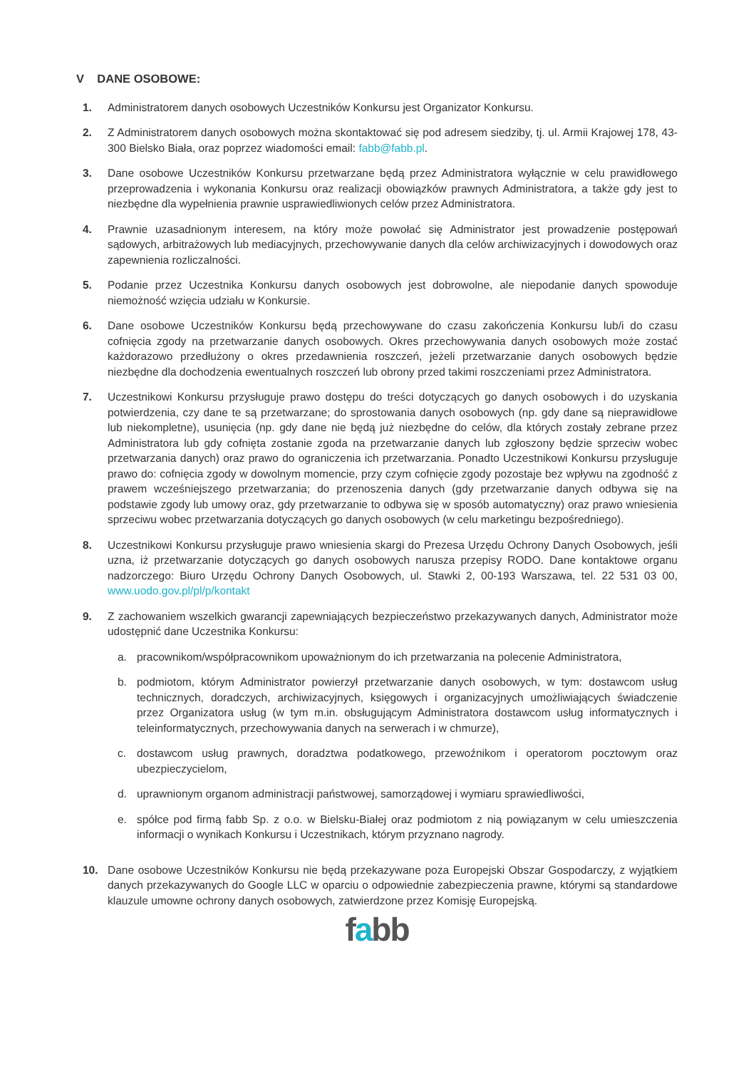V DANE OSOBOWE:
1. Administratorem danych osobowych Uczestników Konkursu jest Organizator Konkursu.
2. Z Administratorem danych osobowych można skontaktować się pod adresem siedziby, tj. ul. Armii Krajowej 178, 43-300 Bielsko Biała, oraz poprzez wiadomości email: fabb@fabb.pl.
3. Dane osobowe Uczestników Konkursu przetwarzane będą przez Administratora wyłącznie w celu prawidłowego przeprowadzenia i wykonania Konkursu oraz realizacji obowiązków prawnych Administratora, a także gdy jest to niezbędne dla wypełnienia prawnie usprawiedliwionych celów przez Administratora.
4. Prawnie uzasadnionym interesem, na który może powołać się Administrator jest prowadzenie postępowań sądowych, arbitrażowych lub mediacyjnych, przechowywanie danych dla celów archiwizacyjnych i dowodowych oraz zapewnienia rozliczalności.
5. Podanie przez Uczestnika Konkursu danych osobowych jest dobrowolne, ale niepodanie danych spowoduje niemożność wzięcia udziału w Konkursie.
6. Dane osobowe Uczestników Konkursu będą przechowywane do czasu zakończenia Konkursu lub/i do czasu cofnięcia zgody na przetwarzanie danych osobowych. Okres przechowywania danych osobowych może zostać każdorazowo przedłużony o okres przedawnienia roszczeń, jeżeli przetwarzanie danych osobowych będzie niezbędne dla dochodzenia ewentualnych roszczeń lub obrony przed takimi roszczeniami przez Administratora.
7. Uczestnikowi Konkursu przysługuje prawo dostępu do treści dotyczących go danych osobowych i do uzyskania potwierdzenia, czy dane te są przetwarzane; do sprostowania danych osobowych (np. gdy dane są nieprawidłowe lub niekompletne), usunięcia (np. gdy dane nie będą już niezbędne do celów, dla których zostały zebrane przez Administratora lub gdy cofnięta zostanie zgoda na przetwarzanie danych lub zgłoszony będzie sprzeciw wobec przetwarzania danych) oraz prawo do ograniczenia ich przetwarzania. Ponadto Uczestnikowi Konkursu przysługuje prawo do: cofnięcia zgody w dowolnym momencie, przy czym cofnięcie zgody pozostaje bez wpływu na zgodność z prawem wcześniejszego przetwarzania; do przenoszenia danych (gdy przetwarzanie danych odbywa się na podstawie zgody lub umowy oraz, gdy przetwarzanie to odbywa się w sposób automatyczny) oraz prawo wniesienia sprzeciwu wobec przetwarzania dotyczących go danych osobowych (w celu marketingu bezpośredniego).
8. Uczestnikowi Konkursu przysługuje prawo wniesienia skargi do Prezesa Urzędu Ochrony Danych Osobowych, jeśli uzna, iż przetwarzanie dotyczących go danych osobowych narusza przepisy RODO. Dane kontaktowe organu nadzorczego: Biuro Urzędu Ochrony Danych Osobowych, ul. Stawki 2, 00-193 Warszawa, tel. 22 531 03 00, www.uodo.gov.pl/pl/p/kontakt
9. Z zachowaniem wszelkich gwarancji zapewniających bezpieczeństwo przekazywanych danych, Administrator może udostępnić dane Uczestnika Konkursu:
a. pracownikom/współpracownikom upoważnionym do ich przetwarzania na polecenie Administratora,
b. podmiotom, którym Administrator powierzył przetwarzanie danych osobowych, w tym: dostawcom usług technicznych, doradczych, archiwizacyjnych, księgowych i organizacyjnych umożliwiających świadczenie przez Organizatora usług (w tym m.in. obsługującym Administratora dostawcom usług informatycznych i teleinformatycznych, przechowywania danych na serwerach i w chmurze),
c. dostawcom usług prawnych, doradztwa podatkowego, przewoźnikom i operatorom pocztowym oraz ubezpieczycielom,
d. uprawnionym organom administracji państwowej, samorządowej i wymiaru sprawiedliwości,
e. spółce pod firmą fabb Sp. z o.o. w Bielsku-Białej oraz podmiotom z nią powiązanym w celu umieszczenia informacji o wynikach Konkursu i Uczestnikach, którym przyznano nagrody.
10. Dane osobowe Uczestników Konkursu nie będą przekazywane poza Europejski Obszar Gospodarczy, z wyjątkiem danych przekazywanych do Google LLC w oparciu o odpowiednie zabezpieczenia prawne, którymi są standardowe klauzule umowne ochrony danych osobowych, zatwierdzone przez Komisję Europejską.
fabb